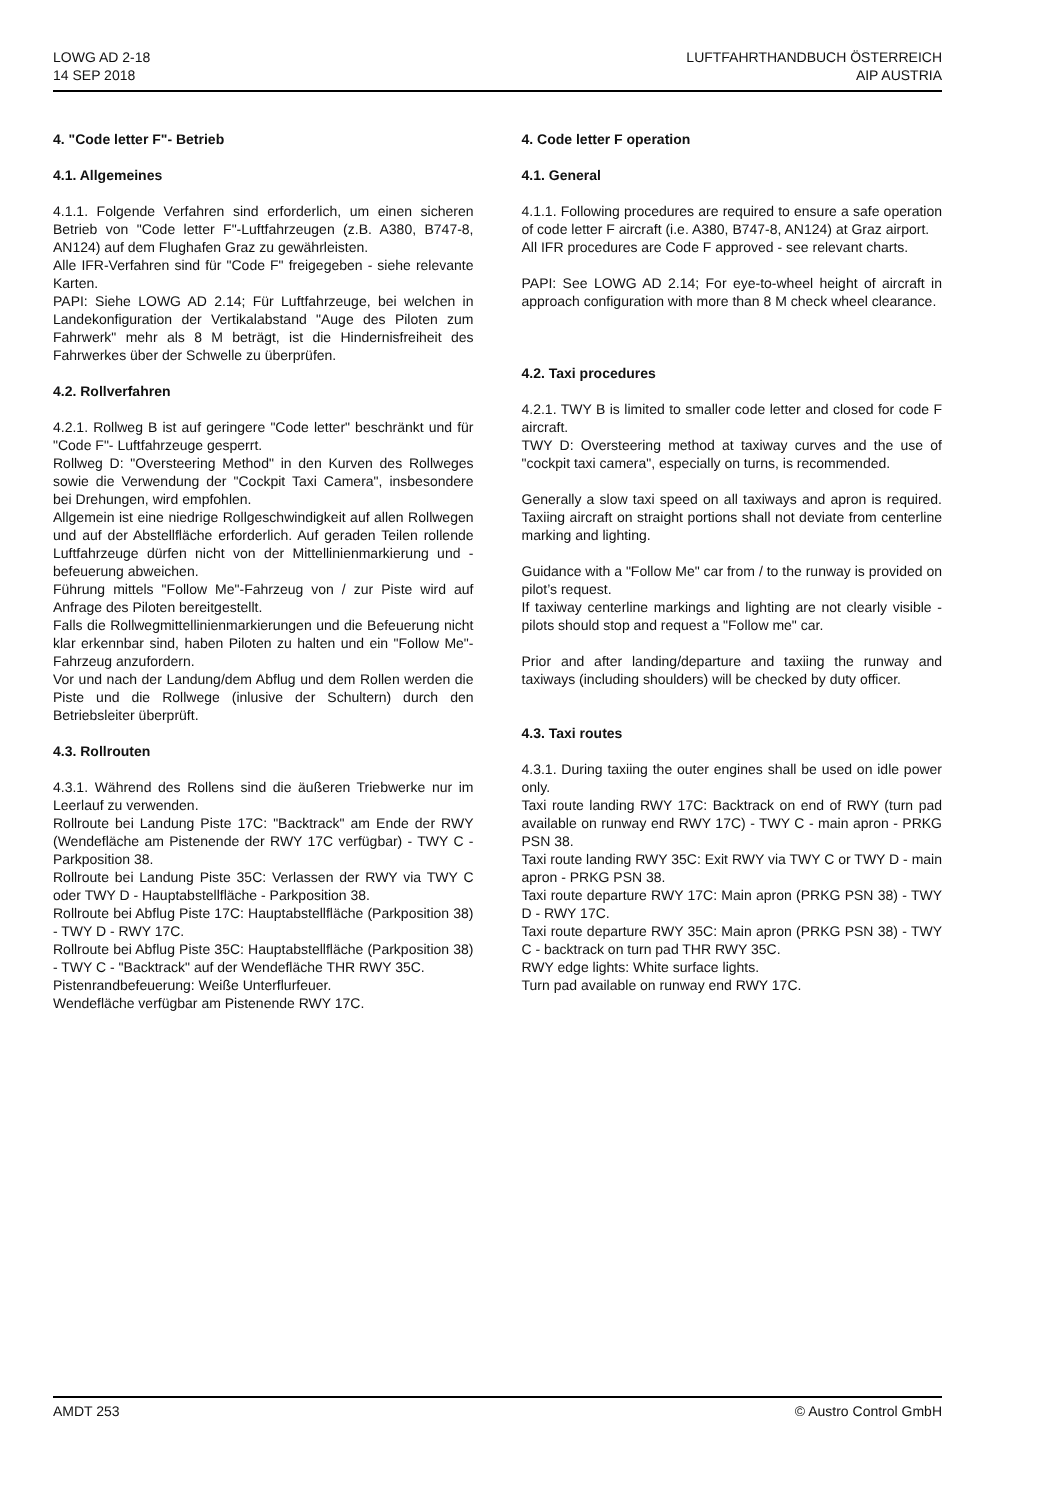LOWG AD 2-18
14 SEP 2018
LUFTFAHRTHANDBUCH ÖSTERREICH
AIP AUSTRIA
4. "Code letter F"- Betrieb
4.1. Allgemeines
4.1.1. Folgende Verfahren sind erforderlich, um einen sicheren Betrieb von "Code letter F"-Luftfahrzeugen (z.B. A380, B747-8, AN124) auf dem Flughafen Graz zu gewährleisten.
Alle IFR-Verfahren sind für "Code F" freigegeben - siehe relevante Karten.
PAPI: Siehe LOWG AD 2.14; Für Luftfahrzeuge, bei welchen in Landekonfiguration der Vertikalabstand "Auge des Piloten zum Fahrwerk" mehr als 8 M beträgt, ist die Hindernisfreiheit des Fahrwerkes über der Schwelle zu überprüfen.
4.2. Rollverfahren
4.2.1. Rollweg B ist auf geringere "Code letter" beschränkt und für "Code F"- Luftfahrzeuge gesperrt.
Rollweg D: "Oversteering Method" in den Kurven des Rollweges sowie die Verwendung der "Cockpit Taxi Camera", insbesondere bei Drehungen, wird empfohlen.
Allgemein ist eine niedrige Rollgeschwindigkeit auf allen Rollwegen und auf der Abstellfläche erforderlich. Auf geraden Teilen rollende Luftfahrzeuge dürfen nicht von der Mittellinienmarkierung und -befeuerung abweichen.
Führung mittels "Follow Me"-Fahrzeug von / zur Piste wird auf Anfrage des Piloten bereitgestellt.
Falls die Rollwegmittellinienmarkierungen und die Befeuerung nicht klar erkennbar sind, haben Piloten zu halten und ein "Follow Me"-Fahrzeug anzufordern.
Vor und nach der Landung/dem Abflug und dem Rollen werden die Piste und die Rollwege (inlusive der Schultern) durch den Betriebsleiter überprüft.
4.3. Rollrouten
4.3.1. Während des Rollens sind die äußeren Triebwerke nur im Leerlauf zu verwenden.
Rollroute bei Landung Piste 17C: "Backtrack" am Ende der RWY (Wendefläche am Pistenende der RWY 17C verfügbar) - TWY C - Parkposition 38.
Rollroute bei Landung Piste 35C: Verlassen der RWY via TWY C oder TWY D - Hauptabstellfläche - Parkposition 38.
Rollroute bei Abflug Piste 17C: Hauptabstellfläche (Parkposition 38) - TWY D - RWY 17C.
Rollroute bei Abflug Piste 35C: Hauptabstellfläche (Parkposition 38) - TWY C - "Backtrack" auf der Wendefläche THR RWY 35C.
Pistenrandbefeuerung: Weiße Unterflurfeuer.
Wendefläche verfügbar am Pistenende RWY 17C.
4. Code letter F operation
4.1. General
4.1.1. Following procedures are required to ensure a safe operation of code letter F aircraft (i.e. A380, B747-8, AN124) at Graz airport.
All IFR procedures are Code F approved - see relevant charts.
PAPI: See LOWG AD 2.14; For eye-to-wheel height of aircraft in approach configuration with more than 8 M check wheel clearance.
4.2. Taxi procedures
4.2.1. TWY B is limited to smaller code letter and closed for code F aircraft.
TWY D: Oversteering method at taxiway curves and the use of "cockpit taxi camera", especially on turns, is recommended.
Generally a slow taxi speed on all taxiways and apron is required. Taxiing aircraft on straight portions shall not deviate from centerline marking and lighting.
Guidance with a "Follow Me" car from / to the runway is provided on pilot’s request.
If taxiway centerline markings and lighting are not clearly visible - pilots should stop and request a "Follow me" car.
Prior and after landing/departure and taxiing the runway and taxiways (including shoulders) will be checked by duty officer.
4.3. Taxi routes
4.3.1. During taxiing the outer engines shall be used on idle power only.
Taxi route landing RWY 17C: Backtrack on end of RWY (turn pad available on runway end RWY 17C) - TWY C - main apron - PRKG PSN 38.
Taxi route landing RWY 35C: Exit RWY via TWY C or TWY D - main apron - PRKG PSN 38.
Taxi route departure RWY 17C: Main apron (PRKG PSN 38) - TWY D - RWY 17C.
Taxi route departure RWY 35C: Main apron (PRKG PSN 38) - TWY C - backtrack on turn pad THR RWY 35C.
RWY edge lights: White surface lights.
Turn pad available on runway end RWY 17C.
AMDT 253 © Austro Control GmbH